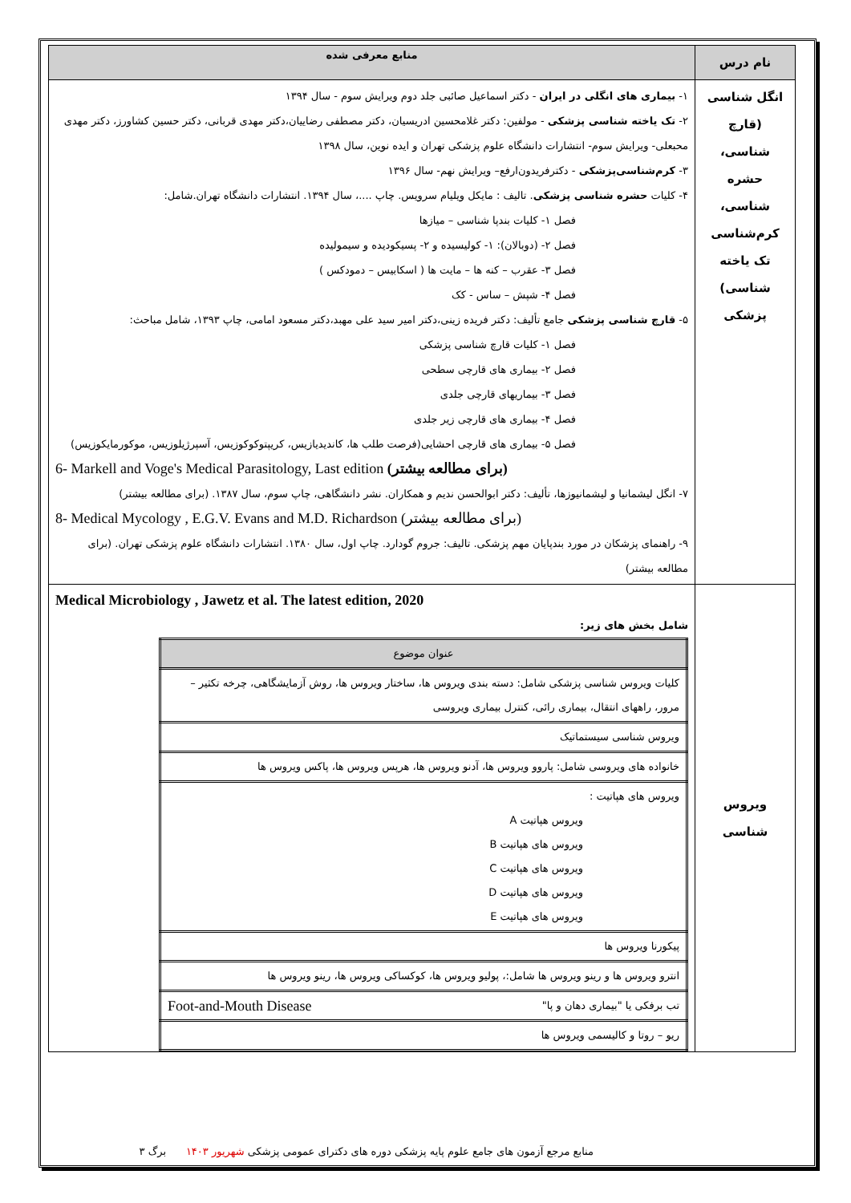| نام درس | منابع معرفی شده |
| --- | --- |
| انگل شناسی (قارچ شناسی، حشره شناسی، کرم‌شناسی تک یاخته شناسی) پزشکی | ۱- بیماری های انگلی در ایران - دکتر اسماعیل صائبی جلد دوم ویرایش سوم - سال ۱۳۹۴ ۲- تک یاخته شناسی پزشکی - مولفین: دکتر غلامحسین ادریسیان، دکتر مصطفی رضاییان،دکتر مهدی قربانی، دکتر حسین کشاورز، دکتر مهدی محبعلی- ویرایش سوم- انتشارات دانشگاه علوم پزشکی تهران و ایده نوین، سال ۱۳۹۸ ۳- کرم‌شناسی‌پزشکی - دکترفریدون‌ارفع– ویرایش نهم- سال ۱۳۹۶ ۴- کلیات حشره شناسی پزشکی . تالیف : مایکل ویلیام سرویس. چاپ ....، سال ۱۳۹۴. انتشارات دانشگاه تهران.شامل: فصل ۱- کلیات بندپا شناسی – میازها فصل ۲- (دوبالان): ۱- کولیسیده و ۲- پسیکودیده و سیمولیده فصل ۳- عقرب – کنه ها – مایت ها ( اسکابیس – دمودکس ) فصل ۴- شپش – ساس - کک ۵- قارچ شناسی پزشکی جامع تألیف: دکتر فریده زینی،دکتر امیر سید علی مهبد،دکتر مسعود امامی، چاپ ۱۳۹۳، شامل مباحث: فصل ۱- کلیات قارچ شناسی پزشکی فصل ۲- بیماری های قارچی سطحی فصل ۳- بیماریهای قارچی جلدی فصل ۴- بیماری های قارچی زیر جلدی فصل ۵- بیماری های قارچی احشایی(فرصت طلب ها، کاندیدیازیس، کریپتوکوکوزیس، آسپرژیلوزیس، موکورمایکوزیس) 6- Markell and Voge's Medical Parasitology, Last edition (برای مطالعه بیشتر) ۷- انگل لیشمانیا و لیشمانیوزها، تألیف: دکتر ابوالحسن ندیم و همکاران. نشر دانشگاهی، چاپ سوم، سال ۱۳۸۷. (برای مطالعه بیشتر) 8- Medical Mycology , E.G.V. Evans and M.D. Richardson (برای مطالعه بیشتر) ۹- راهنمای پزشکان در مورد بندپایان مهم پزشکی. تالیف: جروم گودارد. چاپ اول، سال ۱۳۸۰. انتشارات دانشگاه علوم پزشکی تهران. (برای مطالعه بیشتر) |
| ویروس شناسی | Medical Microbiology , Jawetz et al. The latest edition, 2020 شامل بخش های زیر: / عنوان موضوع / / --- / / کلیات ویروس شناسی پزشکی شامل: دسته بندی ویروس ها، ساختار ویروس ها، روش آزمایشگاهی، چرخه تکثیر – مرور، راههای انتقال، بیماری رائی، کنترل بیماری ویروسی / / ویروس شناسی سیستماتیک / / خانواده های ویروسی شامل: پاروو ویروس ها، آدنو ویروس ها، هرپس ویروس ها، پاکس ویروس ها / / ویروس های هپاتیت : ویروس هپاتیت A ویروس های هپاتیت B ویروس های هپاتیت C ویروس های هپاتیت D ویروس های هپاتیت E / / پیکورنا ویروس ها / / انترو ویروس ها و رینو ویروس ها شامل:، پولیو ویروس ها، کوکساکی ویروس ها، رینو ویروس ها / / تب برفکی یا "بیماری دهان و پا" Foot-and-Mouth Disease / / ریو – روتا و کالیسمی ویروس ها / |
منابع مرجع آزمون های جامع علوم پایه پزشکی دوره های دکترای عمومی پزشکی شهریور ۱۴۰۳ برگ ۳